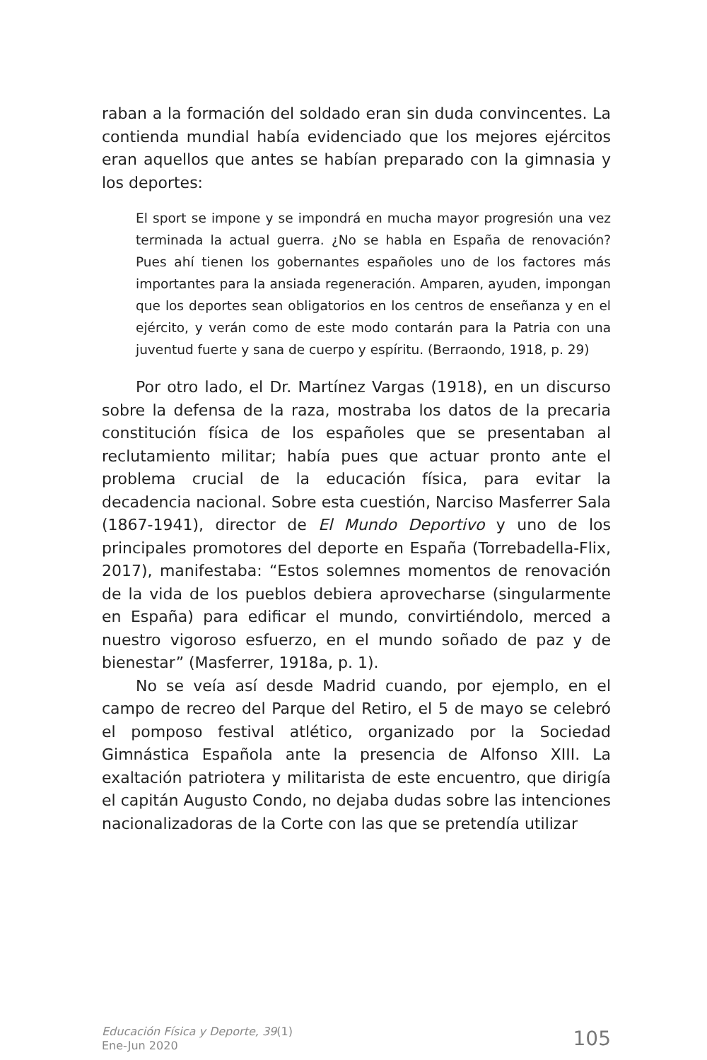raban a la formación del soldado eran sin duda convincentes. La contienda mundial había evidenciado que los mejores ejércitos eran aquellos que antes se habían preparado con la gimnasia y los deportes:
El sport se impone y se impondrá en mucha mayor progresión una vez terminada la actual guerra. ¿No se habla en España de renovación? Pues ahí tienen los gobernantes españoles uno de los factores más importantes para la ansiada regeneración. Amparen, ayuden, impongan que los deportes sean obligatorios en los centros de enseñanza y en el ejército, y verán como de este modo contarán para la Patria con una juventud fuerte y sana de cuerpo y espíritu. (Berraondo, 1918, p. 29)
Por otro lado, el Dr. Martínez Vargas (1918), en un discurso sobre la defensa de la raza, mostraba los datos de la precaria constitución física de los españoles que se presentaban al reclutamiento militar; había pues que actuar pronto ante el problema crucial de la educación física, para evitar la decadencia nacional. Sobre esta cuestión, Narciso Masferrer Sala (1867-1941), director de El Mundo Deportivo y uno de los principales promotores del deporte en España (Torrebadella-Flix, 2017), manifestaba: “Estos solemnes momentos de renovación de la vida de los pueblos debiera aprovecharse (singularmente en España) para edificar el mundo, convirtiéndolo, merced a nuestro vigoroso esfuerzo, en el mundo soñado de paz y de bienestar” (Masferrer, 1918a, p. 1).
No se veía así desde Madrid cuando, por ejemplo, en el campo de recreo del Parque del Retiro, el 5 de mayo se celebró el pomposo festival atlético, organizado por la Sociedad Gimnástica Española ante la presencia de Alfonso XIII. La exaltación patriotera y militarista de este encuentro, que dirigía el capitán Augusto Condo, no dejaba dudas sobre las intenciones nacionalizadoras de la Corte con las que se pretendía utilizar
Educación Física y Deporte, 39(1)
Ene-Jun 2020
105